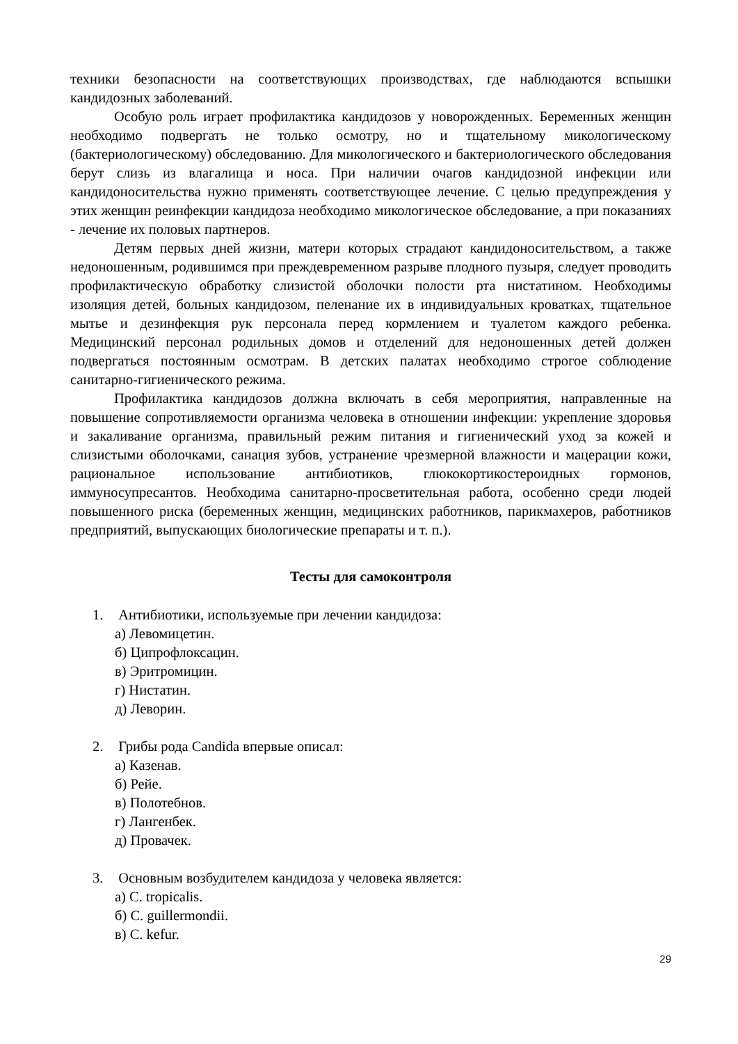техники безопасности на соответствующих производствах, где наблюдаются вспышки кандидозных заболеваний.
Особую роль играет профилактика кандидозов у новорожденных. Беременных женщин необходимо подвергать не только осмотру, но и тщательному микологическому (бактериологическому) обследованию. Для микологического и бактериологического обследования берут слизь из влагалища и носа. При наличии очагов кандидозной инфекции или кандидоносительства нужно применять соответствующее лечение. С целью предупреждения у этих женщин реинфекции кандидоза необходимо микологическое обследование, а при показаниях - лечение их половых партнеров.
Детям первых дней жизни, матери которых страдают кандидоносительством, а также недоношенным, родившимся при преждевременном разрыве плодного пузыря, следует проводить профилактическую обработку слизистой оболочки полости рта нистатином. Необходимы изоляция детей, больных кандидозом, пеленание их в индивидуальных кроватках, тщательное мытье и дезинфекция рук персонала перед кормлением и туалетом каждого ребенка. Медицинский персонал родильных домов и отделений для недоношенных детей должен подвергаться постоянным осмотрам. В детских палатах необходимо строгое соблюдение санитарно-гигиенического режима.
Профилактика кандидозов должна включать в себя мероприятия, направленные на повышение сопротивляемости организма человека в отношении инфекции: укрепление здоровья и закаливание организма, правильный режим питания и гигиенический уход за кожей и слизистыми оболочками, санация зубов, устранение чрезмерной влажности и мацерации кожи, рациональное использование антибиотиков, глюкокортикостероидных гормонов, иммуносупресантов. Необходима санитарно-просветительная работа, особенно среди людей повышенного риска (беременных женщин, медицинских работников, парикмахеров, работников предприятий, выпускающих биологические препараты и т. п.).
Тесты для самоконтроля
1. Антибиотики, используемые при лечении кандидоза:
а) Левомицетин.
б) Ципрофлоксацин.
в) Эритромицин.
г) Нистатин.
д) Леворин.
2. Грибы рода Candida впервые описал:
а) Казенав.
б) Рейе.
в) Полотебнов.
г) Лангенбек.
д) Провачек.
3. Основным возбудителем кандидоза у человека является:
а) C. tropicalis.
б) C. guillermondii.
в) C. kefur.
29